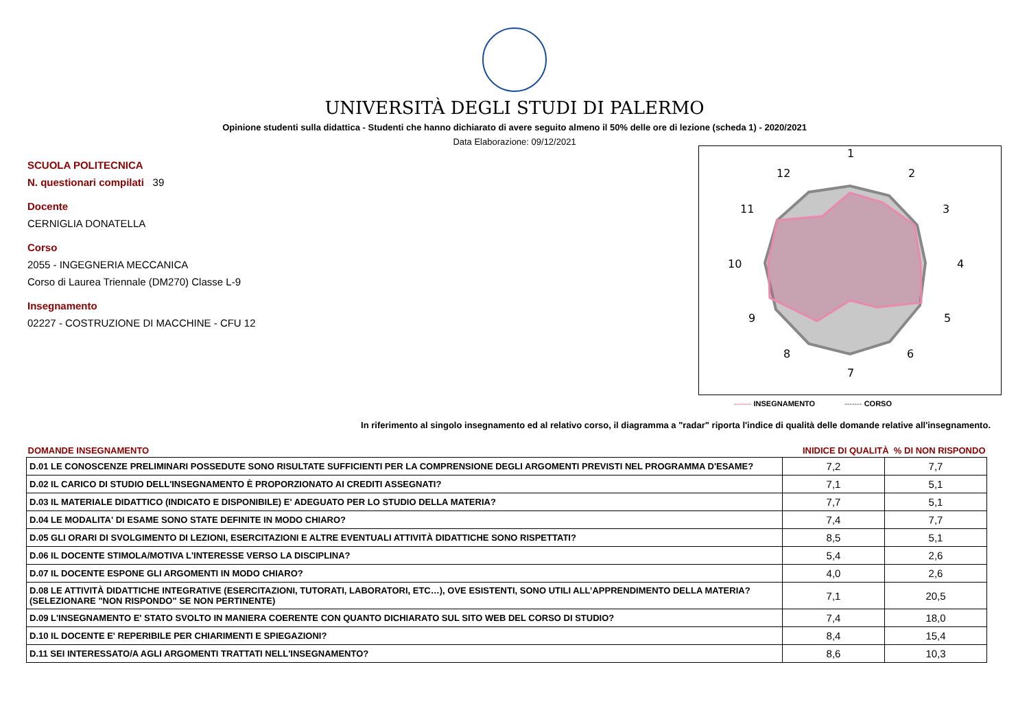UNIVERSITÀ DEGLI STUDI DI PALERMO
Opinione studenti sulla didattica - Studenti che hanno dichiarato di avere seguito almeno il 50% delle ore di lezione (scheda 1) - 2020/2021
Data Elaborazione: 09/12/2021
SCUOLA POLITECNICA
N. questionari compilati 39
Docente
CERNIGLIA DONATELLA
Corso
2055 - INGEGNERIA MECCANICA
Corso di Laurea Triennale (DM270) Classe L-9
Insegnamento
02227 - COSTRUZIONE DI MACCHINE - CFU 12
1
2
3
4
5
6
7
8
9
10
11
12
------- INSEGNAMENTO ------- CORSO
In riferimento al singolo insegnamento ed al relativo corso, il diagramma a "radar" riporta l'indice di qualità delle domande relative all'insegnamento.
| DOMANDE INSEGNAMENTO | INIDICE DI QUALITÀ % DI NON RISPONDO | |
| --- | --- | --- |
| D.01 LE CONOSCENZE PRELIMINARI POSSEDUTE SONO RISULTATE SUFFICIENTI PER LA COMPRENSIONE DEGLI ARGOMENTI PREVISTI NEL PROGRAMMA D'ESAME? | 7,2 | 7,7 |
| D.02 IL CARICO DI STUDIO DELL'INSEGNAMENTO È PROPORZIONATO AI CREDITI ASSEGNATI? | 7,1 | 5,1 |
| D.03 IL MATERIALE DIDATTICO (INDICATO E DISPONIBILE) E' ADEGUATO PER LO STUDIO DELLA MATERIA? | 7,7 | 5,1 |
| D.04 LE MODALITA' DI ESAME SONO STATE DEFINITE IN MODO CHIARO? | 7,4 | 7,7 |
| D.05 GLI ORARI DI SVOLGIMENTO DI LEZIONI, ESERCITAZIONI E ALTRE EVENTUALI ATTIVITÀ DIDATTICHE SONO RISPETTATI? | 8,5 | 5,1 |
| D.06 IL DOCENTE STIMOLA/MOTIVA L'INTERESSE VERSO LA DISCIPLINA? | 5,4 | 2,6 |
| D.07 IL DOCENTE ESPONE GLI ARGOMENTI IN MODO CHIARO? | 4,0 | 2,6 |
| D.08 LE ATTIVITÀ DIDATTICHE INTEGRATIVE (ESERCITAZIONI, TUTORATI, LABORATORI, ETC…), OVE ESISTENTI, SONO UTILI ALL’APPRENDIMENTO DELLA MATERIA? (SELEZIONARE "NON RISPONDO" SE NON PERTINENTE) | 7,1 | 20,5 |
| D.09 L'INSEGNAMENTO E' STATO SVOLTO IN MANIERA COERENTE CON QUANTO DICHIARATO SUL SITO WEB DEL CORSO DI STUDIO? | 7,4 | 18,0 |
| D.10 IL DOCENTE E' REPERIBILE PER CHIARIMENTI E SPIEGAZIONI? | 8,4 | 15,4 |
| D.11 SEI INTERESSATO/A AGLI ARGOMENTI TRATTATI NELL'INSEGNAMENTO? | 8,6 | 10,3 |